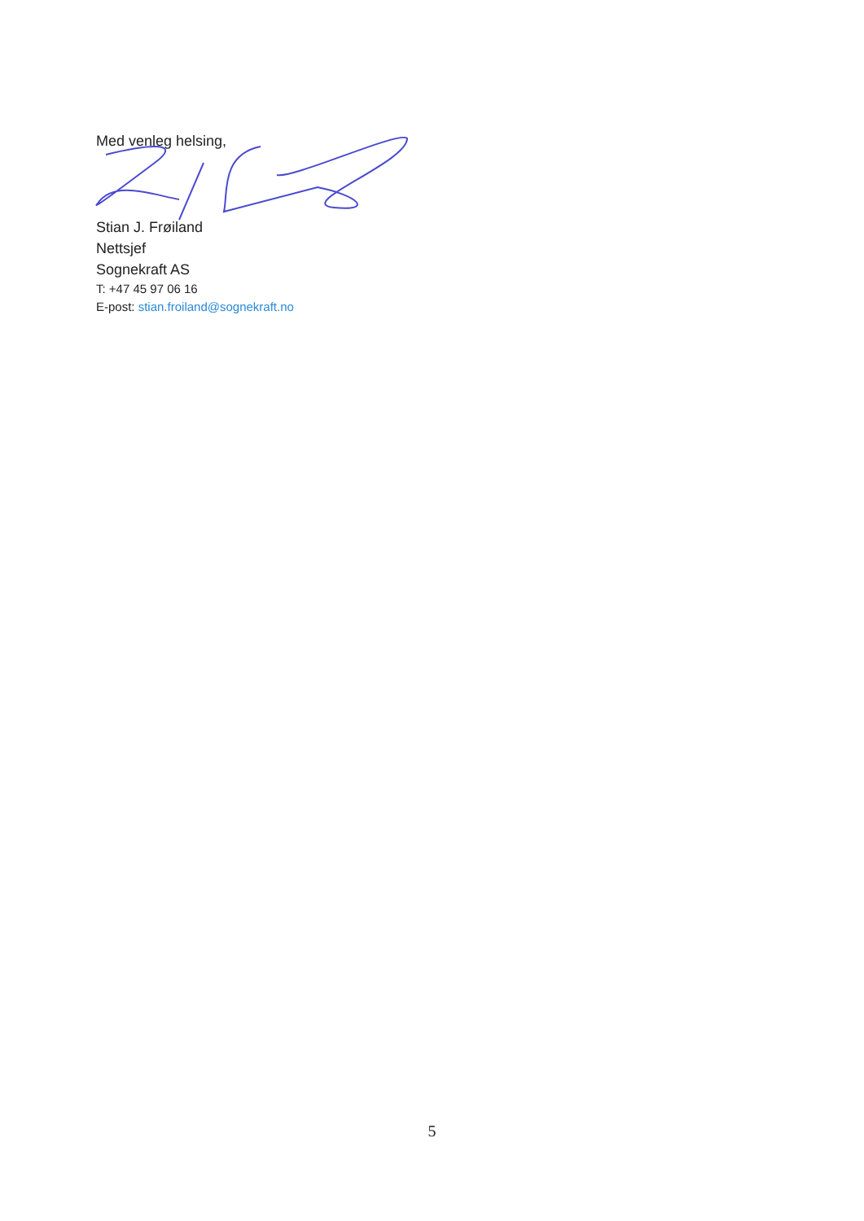Med venleg helsing,
Stian J. Frøiland
Nettsjef
Sognekraft AS
T: +47 45 97 06 16
E-post: stian.froiland@sognekraft.no
5